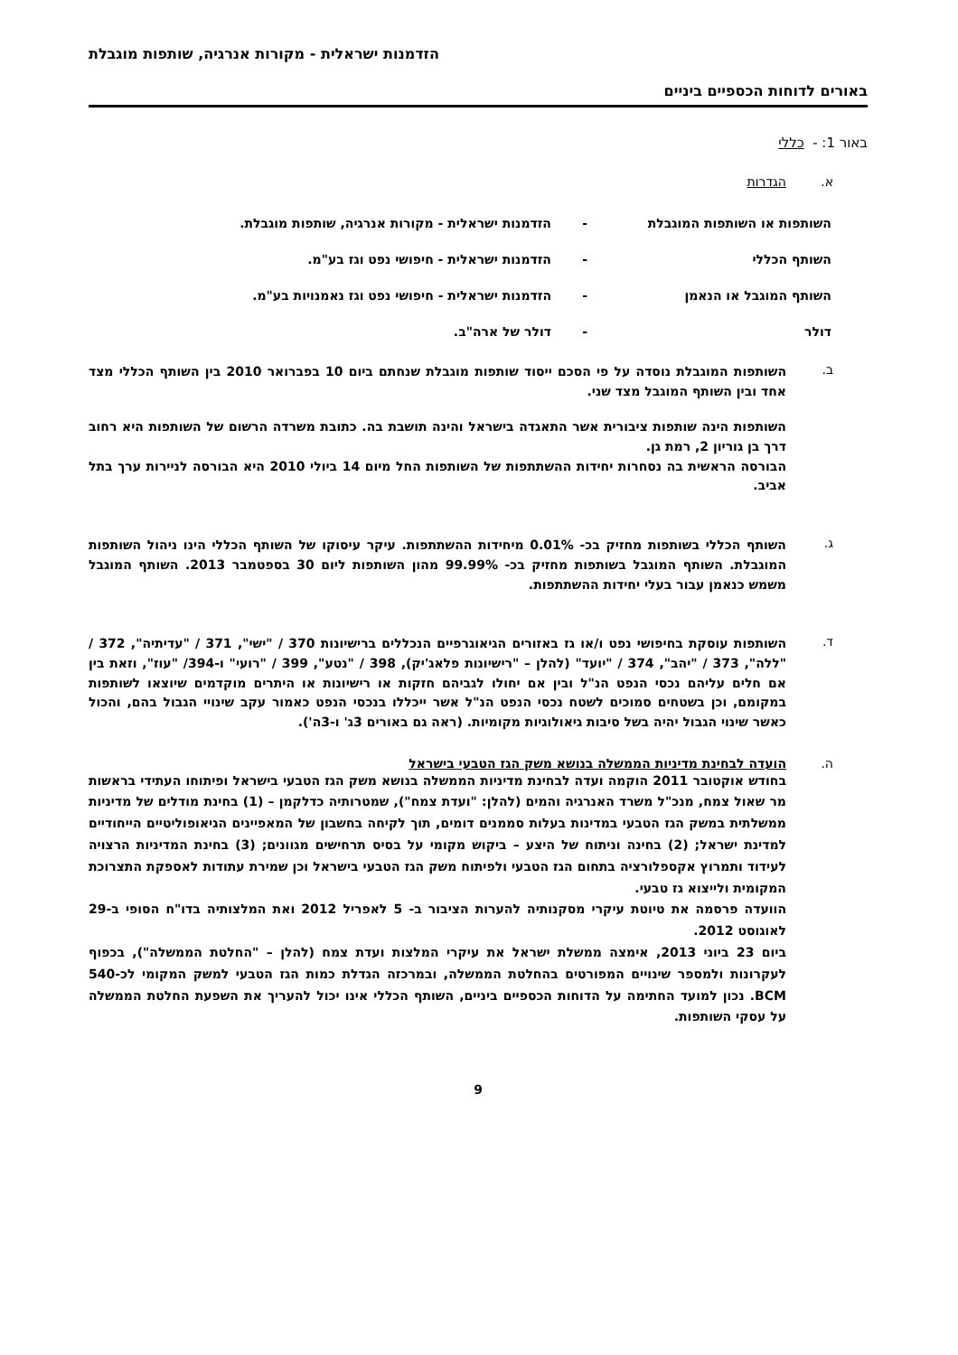הזדמנות ישראלית - מקורות אנרגיה, שותפות מוגבלת
באורים לדוחות הכספיים ביניים
באור 1: - כללי
א. הגדרות
השותפות או השותפות המוגבלת - הזדמנות ישראלית - מקורות אנרגיה, שותפות מוגבלת.
השותף הכללי - הזדמנות ישראלית - חיפושי נפט וגז בע"מ.
השותף המוגבל או הנאמן - הזדמנות ישראלית - חיפושי נפט וגז נאמנויות בע"מ.
דולר - דולר של ארה"ב.
ב.
השותפות המוגבלת נוסדה על פי הסכם ייסוד שותפות מוגבלת שנחתם ביום 10 בפברואר 2010 בין השותף הכללי מצד אחד ובין השותף המוגבל מצד שני.
השותפות הינה שותפות ציבורית אשר התאגדה בישראל והינה תושבת בה. כתובת משרדה הרשום של השותפות היא רחוב דרך בן גוריון 2, רמת גן.
הבורסה הראשית בה נסחרות יחידות ההשתתפות של השותפות החל מיום 14 ביולי 2010 היא הבורסה לניירות ערך בתל אביב.
ג.
השותף הכללי בשותפות מחזיק בכ- 0.01% מיחידות ההשתתפות. עיקר עיסוקו של השותף הכללי הינו ניהול השותפות המוגבלת. השותף המוגבל בשותפות מחזיק בכ- 99.99% מהון השותפות ליום 30 בספטמבר 2013. השותף המוגבל משמש כנאמן עבור בעלי יחידות ההשתתפות.
ד.
השותפות עוסקת בחיפושי נפט ו/או גז באזורים הגיאוגרפיים הנכללים ברישיונות 370 / "ישי", 371 / "עדיתיה", 372 / "ללה", 373 / "יהב", 374 / "יועד" (להלן – "רישיונות פלאג'יק), 398 / "נטע", 399 / "רועי" ו-394/ "עוז", וזאת בין אם חלים עליהם נכסי הנפט הנ"ל ובין אם יחולו לגביהם חזקות או רישיונות או היתרים מוקדמים שיוצאו לשותפות במקומם, וכן בשטחים סמוכים לשטח נכסי הנפט הנ"ל אשר ייכללו בנכסי הנפט כאמור עקב שינויי הגבול בהם, והכול כאשר שינוי הגבול יהיה בשל סיבות גיאולוגיות מקומיות. (ראה גם באורים 3ג' ו-3ה').
ה. הועדה לבחינת מדיניות הממשלה בנושא משק הגז הטבעי בישראל
בחודש אוקטובר 2011 הוקמה ועדה לבחינת מדיניות הממשלה בנושא משק הגז הטבעי בישראל ופיתוחו העתידי בראשות מר שאול צמח, מנכ"ל משרד האנרגיה והמים (להלן: "ועדת צמח"), שמטרותיה כדלקמן – (1) בחינת מודלים של מדיניות ממשלתית במשק הגז הטבעי במדינות בעלות סממנים דומים, תוך לקיחה בחשבון של המאפיינים הגיאופוליטיים הייחודיים למדינת ישראל; (2) בחינה וניתוח של היצע – ביקוש מקומי על בסיס תרחישים מגוונים; (3) בחינת המדיניות הרצויה לעידוד ותמרוץ אקספלורציה בתחום הגז הטבעי ולפיתוח משק הגז הטבעי בישראל וכן שמירת עתודות לאספקת התצרוכת המקומית ולייצוא גז טבעי.
הוועדה פרסמה את טיוטת עיקרי מסקנותיה להערות הציבור ב- 5 לאפריל 2012 ואת המלצותיה בדו"ח הסופי ב-29 לאוגוסט 2012.
ביום 23 ביוני 2013, אימצה ממשלת ישראל את עיקרי המלצות ועדת צמח (להלן – "החלטת הממשלה"), בכפוף לעקרונות ולמספר שינויים המפורטים בהחלטת הממשלה, ובמרכזה הגדלת כמות הגז הטבעי למשק המקומי לכ-540 BCM. נכון למועד החתימה על הדוחות הכספיים ביניים, השותף הכללי אינו יכול להעריך את השפעת החלטת הממשלה על עסקי השותפות.
9